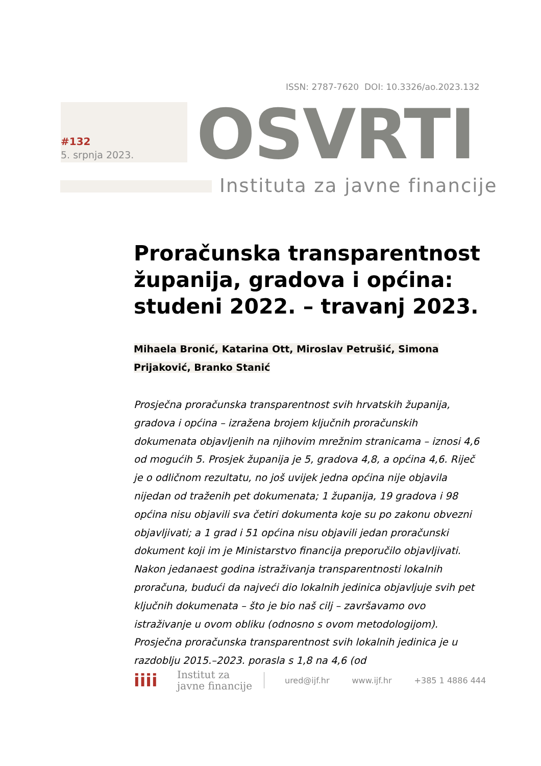ISSN: 2787-7620 DOI: 10.3326/ao.2023.132
#132
5. srpnja 2023. OSVRTI
Instituta za javne financije
Proračunska transparentnost županija, gradova i općina: studeni 2022. – travanj 2023.
Mihaela Bronić, Katarina Ott, Miroslav Petrušić, Simona
Prijaković, Branko Stanić
Prosječna proračunska transparentnost svih hrvatskih županija, gradova i općina – izražena brojem ključnih proračunskih dokumenata objavljenih na njihovim mrežnim stranicama – iznosi 4,6 od mogućih 5. Prosjek županija je 5, gradova 4,8, a općina 4,6. Riječ je o odličnom rezultatu, no još uvijek jedna općina nije objavila nijedan od traženih pet dokumenata; 1 županija, 19 gradova i 98 općina nisu objavili sva četiri dokumenta koje su po zakonu obvezni objavljivati; a 1 grad i 51 općina nisu objavili jedan proračunski dokument koji im je Ministarstvo financija preporučilo objavljivati. Nakon jedanaest godina istraživanja transparentnosti lokalnih proračuna, budući da najveći dio lokalnih jedinica objavljuje svih pet ključnih dokumenata – što je bio naš cilj – završavamo ovo istraživanje u ovom obliku (odnosno s ovom metodologijom). Prosječna proračunska transparentnost svih lokalnih jedinica je u razdoblju 2015.–2023. porasla s 1,8 na 4,6 (od
iiii
Institut za
javne financije
ured@ijf.hr www.ijf.hr +385 1 4886 444